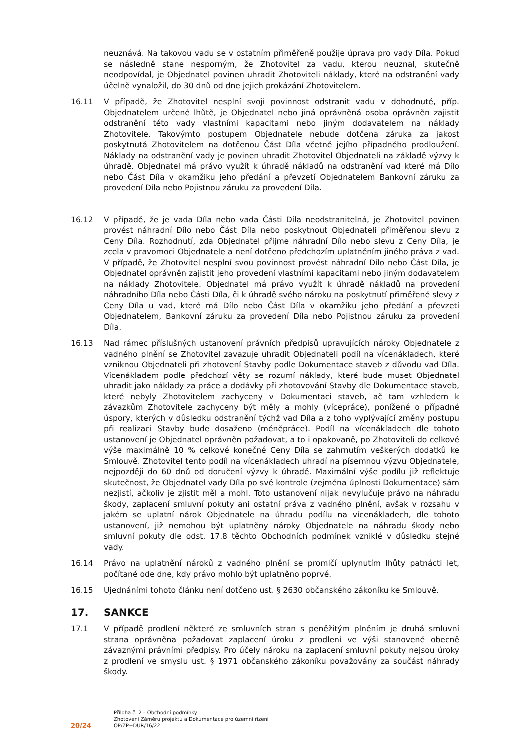neuznává. Na takovou vadu se v ostatním přiměřeně použije úprava pro vady Díla. Pokud se následně stane nesporným, že Zhotovitel za vadu, kterou neuznal, skutečně neodpovídal, je Objednatel povinen uhradit Zhotoviteli náklady, které na odstranění vady účelně vynaložil, do 30 dnů od dne jejich prokázání Zhotovitelem.
16.11 V případě, že Zhotovitel nesplní svoji povinnost odstranit vadu v dohodnuté, příp. Objednatelem určené lhůtě, je Objednatel nebo jiná oprávněná osoba oprávněn zajistit odstranění této vady vlastními kapacitami nebo jiným dodavatelem na náklady Zhotovitele. Takovýmto postupem Objednatele nebude dotčena záruka za jakost poskytnutá Zhotovitelem na dotčenou Část Díla včetně jejího případného prodloužení. Náklady na odstranění vady je povinen uhradit Zhotovitel Objednateli na základě výzvy k úhradě. Objednatel má právo využít k úhradě nákladů na odstranění vad které má Dílo nebo Část Díla v okamžiku jeho předání a převzetí Objednatelem Bankovní záruku za provedení Díla nebo Pojistnou záruku za provedení Díla.
16.12 V případě, že je vada Díla nebo vada Části Díla neodstranitelná, je Zhotovitel povinen provést náhradní Dílo nebo Část Díla nebo poskytnout Objednateli přiměřenou slevu z Ceny Díla. Rozhodnutí, zda Objednatel přijme náhradní Dílo nebo slevu z Ceny Díla, je zcela v pravomoci Objednatele a není dotčeno předchozím uplatněním jiného práva z vad. V případě, že Zhotovitel nesplní svou povinnost provést náhradní Dílo nebo Část Díla, je Objednatel oprávněn zajistit jeho provedení vlastními kapacitami nebo jiným dodavatelem na náklady Zhotovitele. Objednatel má právo využít k úhradě nákladů na provedení náhradního Díla nebo Části Díla, či k úhradě svého nároku na poskytnutí přiměřené slevy z Ceny Díla u vad, které má Dílo nebo Část Díla v okamžiku jeho předání a převzetí Objednatelem, Bankovní záruku za provedení Díla nebo Pojistnou záruku za provedení Díla.
16.13 Nad rámec příslušných ustanovení právních předpisů upravujících nároky Objednatele z vadného plnění se Zhotovitel zavazuje uhradit Objednateli podíl na vícenákladech, které vzniknou Objednateli při zhotovení Stavby podle Dokumentace staveb z důvodu vad Díla. Vícenákladem podle předchozí věty se rozumí náklady, které bude muset Objednatel uhradit jako náklady za práce a dodávky při zhotovování Stavby dle Dokumentace staveb, které nebyly Zhotovitelem zachyceny v Dokumentaci staveb, ač tam vzhledem k závazkům Zhotovitele zachyceny být měly a mohly (vícepráce), ponížené o případné úspory, kterých v důsledku odstranění týchž vad Díla a z toho vyplývající změny postupu při realizaci Stavby bude dosaženo (méněpráce). Podíl na vícenákladech dle tohoto ustanovení je Objednatel oprávněn požadovat, a to i opakovaně, po Zhotoviteli do celkové výše maximálně 10 % celkové konečné Ceny Díla se zahrnutím veškerých dodatků ke Smlouvě. Zhotovitel tento podíl na vícenákladech uhradí na písemnou výzvu Objednatele, nejpozději do 60 dnů od doručení výzvy k úhradě. Maximální výše podílu již reflektuje skutečnost, že Objednatel vady Díla po své kontrole (zejména úplnosti Dokumentace) sám nezjistí, ačkoliv je zjistit měl a mohl. Toto ustanovení nijak nevylučuje právo na náhradu škody, zaplacení smluvní pokuty ani ostatní práva z vadného plnění, avšak v rozsahu v jakém se uplatní nárok Objednatele na úhradu podílu na vícenákladech, dle tohoto ustanovení, již nemohou být uplatněny nároky Objednatele na náhradu škody nebo smluvní pokuty dle odst. 17.8 těchto Obchodních podmínek vzniklé v důsledku stejné vady.
16.14 Právo na uplatnění nároků z vadného plnění se promlčí uplynutím lhůty patnácti let, počítané ode dne, kdy právo mohlo být uplatněno poprvé.
16.15 Ujednáními tohoto článku není dotčeno ust. § 2630 občanského zákoníku ke Smlouvě.
17. SANKCE
17.1 V případě prodlení některé ze smluvních stran s peněžitým plněním je druhá smluvní strana oprávněna požadovat zaplacení úroku z prodlení ve výši stanovené obecně závaznými právními předpisy. Pro účely nároku na zaplacení smluvní pokuty nejsou úroky z prodlení ve smyslu ust. § 1971 občanského zákoníku považovány za součást náhrady škody.
20/24
Příloha č. 2 – Obchodní podmínky
Zhotovení Záměru projektu a Dokumentace pro územní řízení
OP/ZP+DUR/16/22